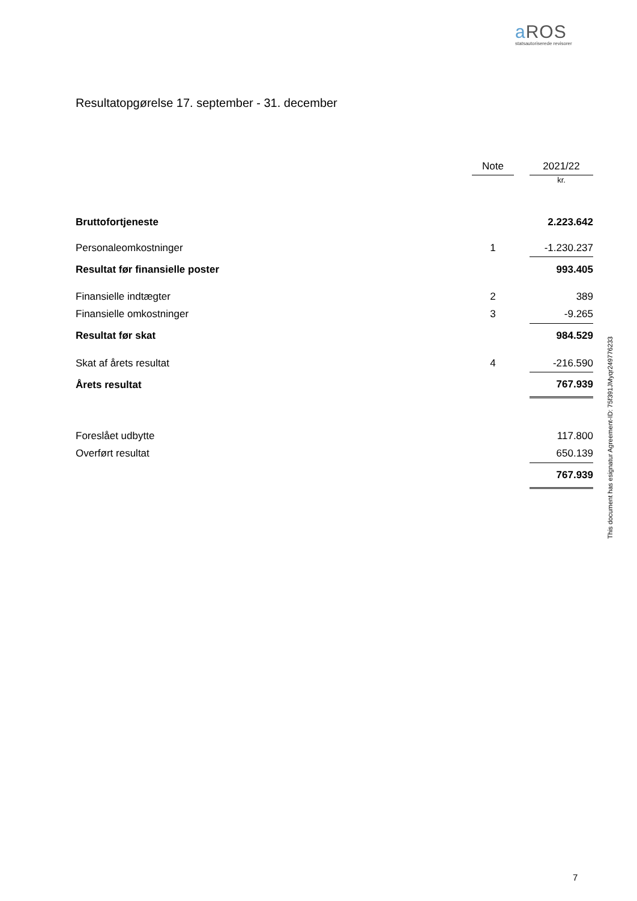a ROS
statsautoriserede revisorer
Resultatopgørelse 17. september - 31. december
| | Note | | 2021/22 |
| | | | kr. |
| Bruttofortjeneste | | | 2.223.642 |
| Personaleomkostninger | 1 | | -1.230.237 |
| Resultat før finansielle poster | | | 993.405 |
| Finansielle indtægter | 2 | | 389 |
| Finansielle omkostninger | 3 | | -9.265 |
| Resultat før skat | | | 984.529 |
| Skat af årets resultat | 4 | | -216.590 |
| Årets resultat | | | 767.939 |
| Foreslået udbytte | | | 117.800 |
| Overført resultat | | | 650.139 |
| | | | 767.939 |
This document has esignatur Agreement-ID: 75f391JMyqr249776233
7